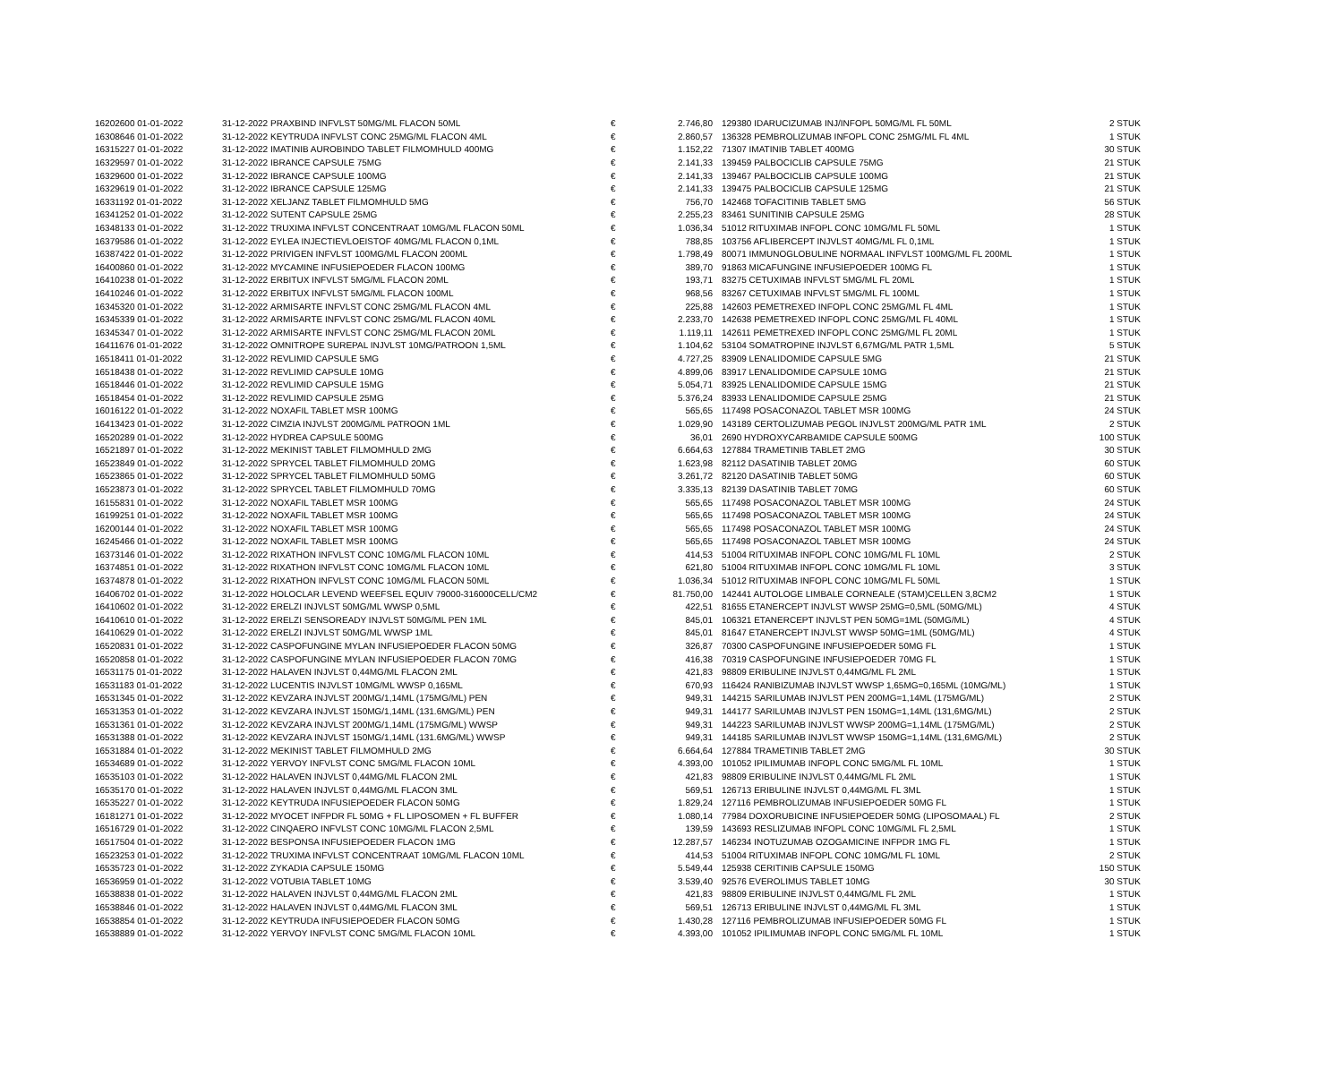| 16202600 01-01-2022 | 31-12-2022 | PRAXBIND INFVLST 50MG/ML FLACON 50ML | € | 2.746,80 | | 129380 IDARUCIZUMAB INJ/INFOPL 50MG/ML FL 50ML | 2 STUK |
| 16308646 01-01-2022 | 31-12-2022 | KEYTRUDA INFVLST CONC 25MG/ML FLACON 4ML | € | 2.860,57 | | 136328 PEMBROLIZUMAB INFOPL CONC 25MG/ML FL 4ML | 1 STUK |
| 16315227 01-01-2022 | 31-12-2022 | IMATINIB AUROBINDO TABLET FILMOMHULD 400MG | € | 1.152,22 | | 71307 IMATINIB TABLET 400MG | 30 STUK |
| 16329597 01-01-2022 | 31-12-2022 | IBRANCE CAPSULE 75MG | € | 2.141,33 | | 139459 PALBOCICLIB CAPSULE 75MG | 21 STUK |
| 16329600 01-01-2022 | 31-12-2022 | IBRANCE CAPSULE 100MG | € | 2.141,33 | | 139467 PALBOCICLIB CAPSULE 100MG | 21 STUK |
| 16329619 01-01-2022 | 31-12-2022 | IBRANCE CAPSULE 125MG | € | 2.141,33 | | 139475 PALBOCICLIB CAPSULE 125MG | 21 STUK |
| 16331192 01-01-2022 | 31-12-2022 | XELJANZ TABLET FILMOMHULD 5MG | € | 756,70 | | 142468 TOFACITINIB TABLET 5MG | 56 STUK |
| 16341252 01-01-2022 | 31-12-2022 | SUTENT CAPSULE 25MG | € | 2.255,23 | | 83461 SUNITINIB CAPSULE 25MG | 28 STUK |
| 16348133 01-01-2022 | 31-12-2022 | TRUXIMA INFVLST CONCENTRAAT 10MG/ML FLACON 50ML | € | 1.036,34 | | 51012 RITUXIMAB INFOPL CONC 10MG/ML FL 50ML | 1 STUK |
| 16379586 01-01-2022 | 31-12-2022 | EYLEA INJECTIEVLOEISTOF 40MG/ML FLACON 0,1ML | € | 788,85 | | 103756 AFLIBERCEPT INJVLST 40MG/ML FL 0,1ML | 1 STUK |
| 16387422 01-01-2022 | 31-12-2022 | PRIVIGEN INFVLST 100MG/ML FLACON 200ML | € | 1.798,49 | | 80071 IMMUNOGLOBULINE NORMAAL INFVLST 100MG/ML FL 200ML | 1 STUK |
| 16400860 01-01-2022 | 31-12-2022 | MYCAMINE INFUSIEPOEDER FLACON 100MG | € | 389,70 | | 91863 MICAFUNGINE INFUSIEPOEDER 100MG FL | 1 STUK |
| 16410238 01-01-2022 | 31-12-2022 | ERBITUX INFVLST 5MG/ML FLACON 20ML | € | 193,71 | | 83275 CETUXIMAB INFVLST 5MG/ML FL 20ML | 1 STUK |
| 16410246 01-01-2022 | 31-12-2022 | ERBITUX INFVLST 5MG/ML FLACON 100ML | € | 968,56 | | 83267 CETUXIMAB INFVLST 5MG/ML FL 100ML | 1 STUK |
| 16345320 01-01-2022 | 31-12-2022 | ARMISARTE INFVLST CONC 25MG/ML FLACON 4ML | € | 225,88 | | 142603 PEMETREXED INFOPL CONC 25MG/ML FL 4ML | 1 STUK |
| 16345339 01-01-2022 | 31-12-2022 | ARMISARTE INFVLST CONC 25MG/ML FLACON 40ML | € | 2.233,70 | | 142638 PEMETREXED INFOPL CONC 25MG/ML FL 40ML | 1 STUK |
| 16345347 01-01-2022 | 31-12-2022 | ARMISARTE INFVLST CONC 25MG/ML FLACON 20ML | € | 1.119,11 | | 142611 PEMETREXED INFOPL CONC 25MG/ML FL 20ML | 1 STUK |
| 16411676 01-01-2022 | 31-12-2022 | OMNITROPE SUREPAL INJVLST 10MG/PATROON 1,5ML | € | 1.104,62 | | 53104 SOMATROPINE INJVLST 6,67MG/ML PATR 1,5ML | 5 STUK |
| 16518411 01-01-2022 | 31-12-2022 | REVLIMID CAPSULE 5MG | € | 4.727,25 | | 83909 LENALIDOMIDE CAPSULE 5MG | 21 STUK |
| 16518438 01-01-2022 | 31-12-2022 | REVLIMID CAPSULE 10MG | € | 4.899,06 | | 83917 LENALIDOMIDE CAPSULE 10MG | 21 STUK |
| 16518446 01-01-2022 | 31-12-2022 | REVLIMID CAPSULE 15MG | € | 5.054,71 | | 83925 LENALIDOMIDE CAPSULE 15MG | 21 STUK |
| 16518454 01-01-2022 | 31-12-2022 | REVLIMID CAPSULE 25MG | € | 5.376,24 | | 83933 LENALIDOMIDE CAPSULE 25MG | 21 STUK |
| 16016122 01-01-2022 | 31-12-2022 | NOXAFIL TABLET MSR 100MG | € | 565,65 | | 117498 POSACONAZOL TABLET MSR 100MG | 24 STUK |
| 16413423 01-01-2022 | 31-12-2022 | CIMZIA INJVLST 200MG/ML PATROON 1ML | € | 1.029,90 | | 143189 CERTOLIZUMAB PEGOL INJVLST 200MG/ML PATR 1ML | 2 STUK |
| 16520289 01-01-2022 | 31-12-2022 | HYDREA CAPSULE 500MG | € | 36,01 | | 2690 HYDROXYCARBAMIDE CAPSULE 500MG | 100 STUK |
| 16521897 01-01-2022 | 31-12-2022 | MEKINIST TABLET FILMOMHULD 2MG | € | 6.664,63 | | 127884 TRAMETINIB TABLET 2MG | 30 STUK |
| 16523849 01-01-2022 | 31-12-2022 | SPRYCEL TABLET FILMOMHULD 20MG | € | 1.623,98 | | 82112 DASATINIB TABLET 20MG | 60 STUK |
| 16523865 01-01-2022 | 31-12-2022 | SPRYCEL TABLET FILMOMHULD 50MG | € | 3.261,72 | | 82120 DASATINIB TABLET 50MG | 60 STUK |
| 16523873 01-01-2022 | 31-12-2022 | SPRYCEL TABLET FILMOMHULD 70MG | € | 3.335,13 | | 82139 DASATINIB TABLET 70MG | 60 STUK |
| 16155831 01-01-2022 | 31-12-2022 | NOXAFIL TABLET MSR 100MG | € | 565,65 | | 117498 POSACONAZOL TABLET MSR 100MG | 24 STUK |
| 16199251 01-01-2022 | 31-12-2022 | NOXAFIL TABLET MSR 100MG | € | 565,65 | | 117498 POSACONAZOL TABLET MSR 100MG | 24 STUK |
| 16200144 01-01-2022 | 31-12-2022 | NOXAFIL TABLET MSR 100MG | € | 565,65 | | 117498 POSACONAZOL TABLET MSR 100MG | 24 STUK |
| 16245466 01-01-2022 | 31-12-2022 | NOXAFIL TABLET MSR 100MG | € | 565,65 | | 117498 POSACONAZOL TABLET MSR 100MG | 24 STUK |
| 16373146 01-01-2022 | 31-12-2022 | RIXATHON INFVLST CONC 10MG/ML FLACON 10ML | € | 414,53 | | 51004 RITUXIMAB INFOPL CONC 10MG/ML FL 10ML | 2 STUK |
| 16374851 01-01-2022 | 31-12-2022 | RIXATHON INFVLST CONC 10MG/ML FLACON 10ML | € | 621,80 | | 51004 RITUXIMAB INFOPL CONC 10MG/ML FL 10ML | 3 STUK |
| 16374878 01-01-2022 | 31-12-2022 | RIXATHON INFVLST CONC 10MG/ML FLACON 50ML | € | 1.036,34 | | 51012 RITUXIMAB INFOPL CONC 10MG/ML FL 50ML | 1 STUK |
| 16406702 01-01-2022 | 31-12-2022 | HOLOCLAR LEVEND WEEFSEL EQUIV 79000-316000CELL/CM2 | € | 81.750,00 | | 142441 AUTOLOGE LIMBALE CORNEALE (STAM)CELLEN 3,8CM2 | 1 STUK |
| 16410602 01-01-2022 | 31-12-2022 | ERELZI INJVLST 50MG/ML WWSP 0,5ML | € | 422,51 | | 81655 ETANERCEPT INJVLST WWSP 25MG=0,5ML (50MG/ML) | 4 STUK |
| 16410610 01-01-2022 | 31-12-2022 | ERELZI SENSOREADY INJVLST 50MG/ML PEN 1ML | € | 845,01 | | 106321 ETANERCEPT INJVLST PEN 50MG=1ML (50MG/ML) | 4 STUK |
| 16410629 01-01-2022 | 31-12-2022 | ERELZI INJVLST 50MG/ML WWSP 1ML | € | 845,01 | | 81647 ETANERCEPT INJVLST WWSP 50MG=1ML (50MG/ML) | 4 STUK |
| 16520831 01-01-2022 | 31-12-2022 | CASPOFUNGINE MYLAN INFUSIEPOEDER FLACON 50MG | € | 326,87 | | 70300 CASPOFUNGINE INFUSIEPOEDER 50MG FL | 1 STUK |
| 16520858 01-01-2022 | 31-12-2022 | CASPOFUNGINE MYLAN INFUSIEPOEDER FLACON 70MG | € | 416,38 | | 70319 CASPOFUNGINE INFUSIEPOEDER 70MG FL | 1 STUK |
| 16531175 01-01-2022 | 31-12-2022 | HALAVEN INJVLST 0,44MG/ML FLACON 2ML | € | 421,83 | | 98809 ERIBULINE INJVLST 0,44MG/ML FL 2ML | 1 STUK |
| 16531183 01-01-2022 | 31-12-2022 | LUCENTIS INJVLST 10MG/ML WWSP 0,165ML | € | 670,93 | | 116424 RANIBIZUMAB INJVLST WWSP 1,65MG=0,165ML (10MG/ML) | 1 STUK |
| 16531345 01-01-2022 | 31-12-2022 | KEVZARA INJVLST 200MG/1,14ML (175MG/ML) PEN | € | 949,31 | | 144215 SARILUMAB INJVLST PEN 200MG=1,14ML (175MG/ML) | 2 STUK |
| 16531353 01-01-2022 | 31-12-2022 | KEVZARA INJVLST 150MG/1,14ML (131.6MG/ML) PEN | € | 949,31 | | 144177 SARILUMAB INJVLST PEN 150MG=1,14ML (131,6MG/ML) | 2 STUK |
| 16531361 01-01-2022 | 31-12-2022 | KEVZARA INJVLST 200MG/1,14ML (175MG/ML) WWSP | € | 949,31 | | 144223 SARILUMAB INJVLST WWSP 200MG=1,14ML (175MG/ML) | 2 STUK |
| 16531388 01-01-2022 | 31-12-2022 | KEVZARA INJVLST 150MG/1,14ML (131.6MG/ML) WWSP | € | 949,31 | | 144185 SARILUMAB INJVLST WWSP 150MG=1,14ML (131,6MG/ML) | 2 STUK |
| 16531884 01-01-2022 | 31-12-2022 | MEKINIST TABLET FILMOMHULD 2MG | € | 6.664,64 | | 127884 TRAMETINIB TABLET 2MG | 30 STUK |
| 16534689 01-01-2022 | 31-12-2022 | YERVOY INFVLST CONC 5MG/ML FLACON 10ML | € | 4.393,00 | | 101052 IPILIMUMAB INFOPL CONC 5MG/ML FL 10ML | 1 STUK |
| 16535103 01-01-2022 | 31-12-2022 | HALAVEN INJVLST 0,44MG/ML FLACON 2ML | € | 421,83 | | 98809 ERIBULINE INJVLST 0,44MG/ML FL 2ML | 1 STUK |
| 16535170 01-01-2022 | 31-12-2022 | HALAVEN INJVLST 0,44MG/ML FLACON 3ML | € | 569,51 | | 126713 ERIBULINE INJVLST 0,44MG/ML FL 3ML | 1 STUK |
| 16535227 01-01-2022 | 31-12-2022 | KEYTRUDA INFUSIEPOEDER FLACON 50MG | € | 1.829,24 | | 127116 PEMBROLIZUMAB INFUSIEPOEDER 50MG FL | 1 STUK |
| 16181271 01-01-2022 | 31-12-2022 | MYOCET INFPDR FL 50MG + FL LIPOSOMEN + FL BUFFER | € | 1.080,14 | | 77984 DOXORUBICINE INFUSIEPOEDER 50MG (LIPOSOMAAL) FL | 2 STUK |
| 16516729 01-01-2022 | 31-12-2022 | CINQAERO INFVLST CONC 10MG/ML FLACON 2,5ML | € | 139,59 | | 143693 RESLIZUMAB INFOPL CONC 10MG/ML FL 2,5ML | 1 STUK |
| 16517504 01-01-2022 | 31-12-2022 | BESPONSA INFUSIEPOEDER FLACON 1MG | € | 12.287,57 | | 146234 INOTUZUMAB OZOGAMICINE INFPDR 1MG FL | 1 STUK |
| 16523253 01-01-2022 | 31-12-2022 | TRUXIMA INFVLST CONCENTRAAT 10MG/ML FLACON 10ML | € | 414,53 | | 51004 RITUXIMAB INFOPL CONC 10MG/ML FL 10ML | 2 STUK |
| 16535723 01-01-2022 | 31-12-2022 | ZYKADIA CAPSULE 150MG | € | 5.549,44 | | 125938 CERITINIB CAPSULE 150MG | 150 STUK |
| 16536959 01-01-2022 | 31-12-2022 | VOTUBIA TABLET 10MG | € | 3.539,40 | | 92576 EVEROLIMUS TABLET 10MG | 30 STUK |
| 16538838 01-01-2022 | 31-12-2022 | HALAVEN INJVLST 0,44MG/ML FLACON 2ML | € | 421,83 | | 98809 ERIBULINE INJVLST 0,44MG/ML FL 2ML | 1 STUK |
| 16538846 01-01-2022 | 31-12-2022 | HALAVEN INJVLST 0,44MG/ML FLACON 3ML | € | 569,51 | | 126713 ERIBULINE INJVLST 0,44MG/ML FL 3ML | 1 STUK |
| 16538854 01-01-2022 | 31-12-2022 | KEYTRUDA INFUSIEPOEDER FLACON 50MG | € | 1.430,28 | | 127116 PEMBROLIZUMAB INFUSIEPOEDER 50MG FL | 1 STUK |
| 16538889 01-01-2022 | 31-12-2022 | YERVOY INFVLST CONC 5MG/ML FLACON 10ML | € | 4.393,00 | | 101052 IPILIMUMAB INFOPL CONC 5MG/ML FL 10ML | 1 STUK |